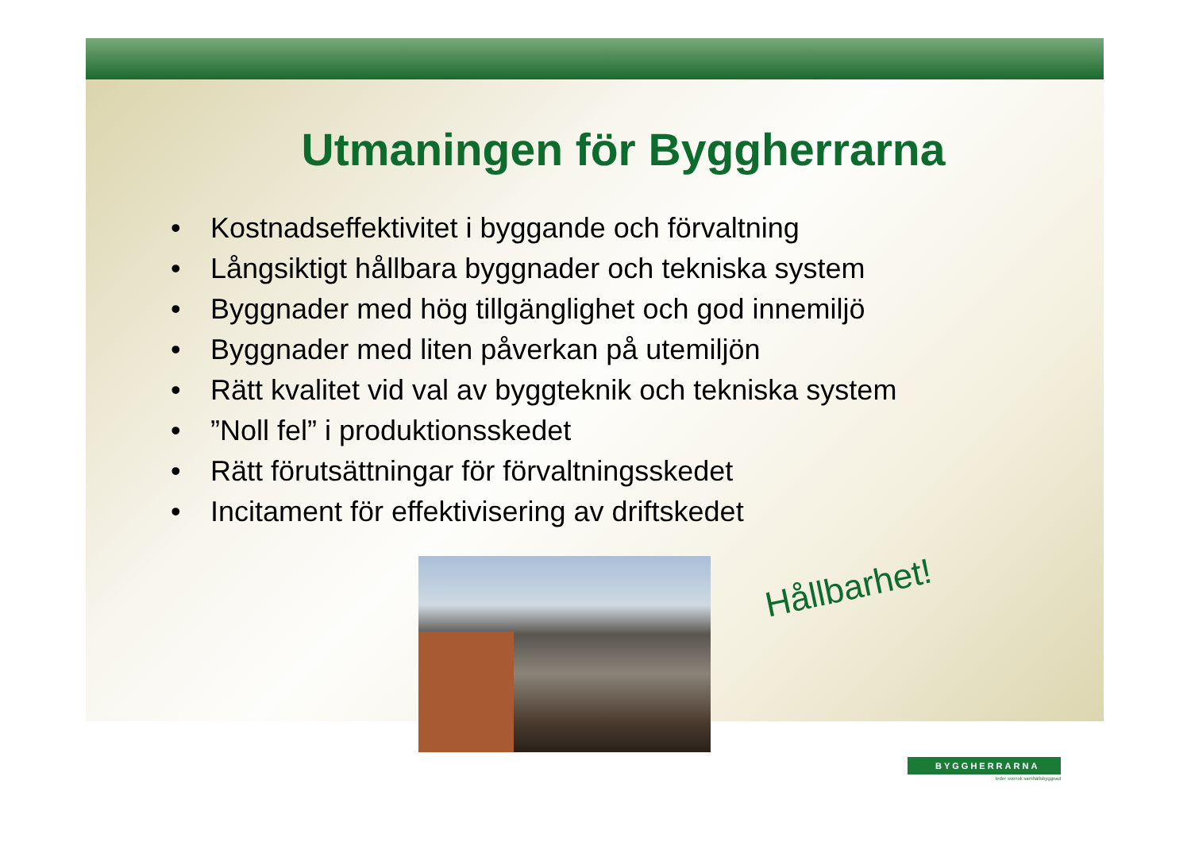Utmaningen för Byggherrarna
• Kostnadseffektivitet i byggande och förvaltning
• Långsiktigt hållbara byggnader och tekniska system
• Byggnader med hög tillgänglighet och god innemiljö
• Byggnader med liten påverkan på utemiljön
• Rätt kvalitet vid val av byggteknik och tekniska system
•”Noll fel” i produktionsskedet
• Rätt förutsättningar för förvaltningsskedet
• Incitament för effektivisering av driftskedet
Hållbarhet!
BYGGHERRARNA
leder svensk samhällsbyggnad